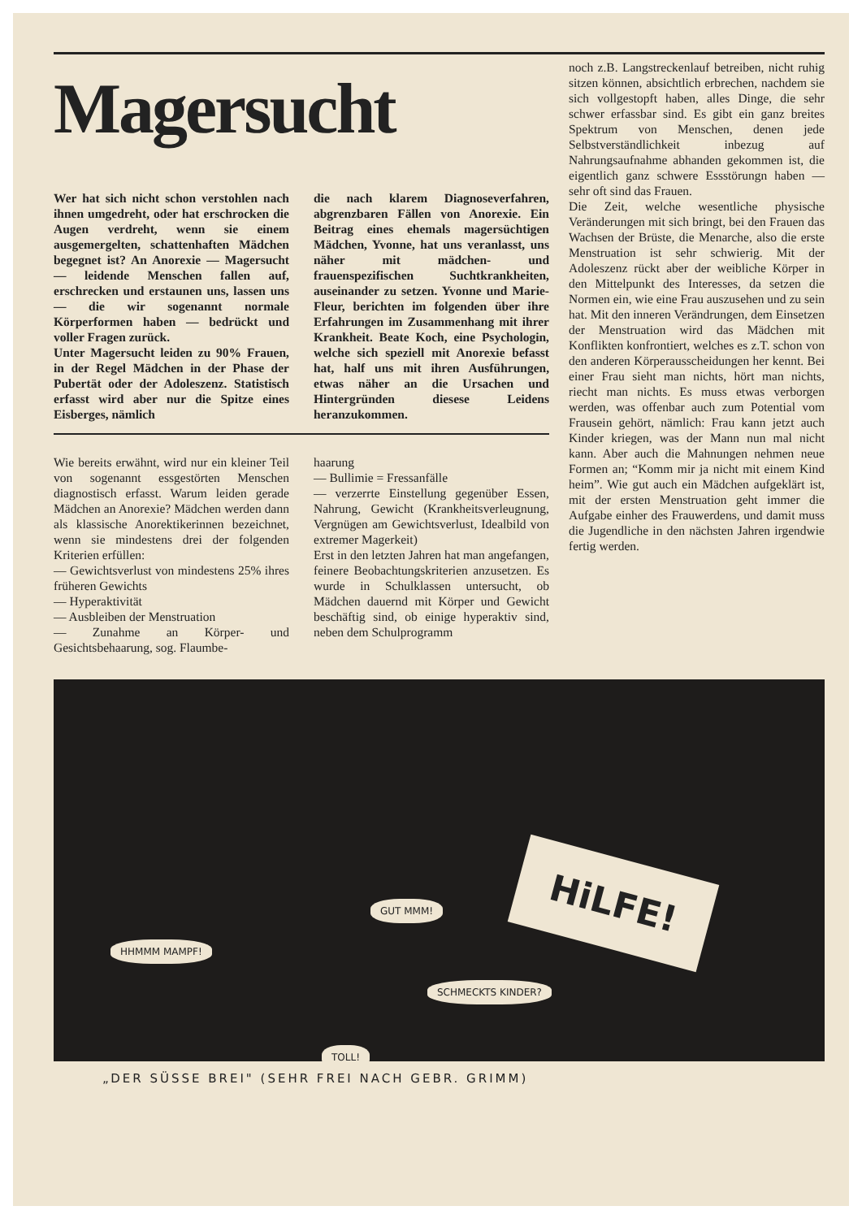Magersucht
Wer hat sich nicht schon verstohlen nach ihnen umgedreht, oder hat erschrocken die Augen verdreht, wenn sie einem ausgemergelten, schattenhaften Mädchen begegnet ist? An Anorexie — Magersucht — leidende Menschen fallen auf, erschrecken und erstaunen uns, lassen uns — die wir sogenannt normale Körperformen haben — bedrückt und voller Fragen zurück.
Unter Magersucht leiden zu 90% Frauen, in der Regel Mädchen in der Phase der Pubertät oder der Adoleszenz. Statistisch erfasst wird aber nur die Spitze eines Eisberges, nämlich
die nach klarem Diagnoseverfahren, abgrenzbaren Fällen von Anorexie. Ein Beitrag eines ehemals magersüchtigen Mädchen, Yvonne, hat uns veranlasst, uns näher mit mädchen- und frauenspezifischen Suchtkrankheiten, auseinander zu setzen. Yvonne und Marie-Fleur, berichten im folgenden über ihre Erfahrungen im Zusammenhang mit ihrer Krankheit. Beate Koch, eine Psychologin, welche sich speziell mit Anorexie befasst hat, half uns mit ihren Ausführungen, etwas näher an die Ursachen und Hintergründen diesese Leidens heranzukommen.
Wie bereits erwähnt, wird nur ein kleiner Teil von sogenannt essgestörten Menschen diagnostisch erfasst. Warum leiden gerade Mädchen an Anorexie? Mädchen werden dann als klassische Anorektikerinnen bezeichnet, wenn sie mindestens drei der folgenden Kriterien erfüllen:
— Gewichtsverlust von mindestens 25% ihres früheren Gewichts
— Hyperaktivität
— Ausbleiben der Menstruation
— Zunahme an Körper- und Gesichtsbehaarung, sog. Flaumbe-
haarung
— Bullimie = Fressanfälle
— verzerrte Einstellung gegenüber Essen, Nahrung, Gewicht (Krankheitsverleugnung, Vergnügen am Gewichtsverlust, Idealbild von extremer Magerkeit)
Erst in den letzten Jahren hat man angefangen, feinere Beobachtungskriterien anzusetzen. Es wurde in Schulklassen untersucht, ob Mädchen dauernd mit Körper und Gewicht beschäftig sind, ob einige hyperaktiv sind, neben dem Schulprogramm
noch z.B. Langstreckenlauf betreiben, nicht ruhig sitzen können, absichtlich erbrechen, nachdem sie sich vollgestopft haben, alles Dinge, die sehr schwer erfassbar sind. Es gibt ein ganz breites Spektrum von Menschen, denen jede Selbstverständlichkeit inbezug auf Nahrungsaufnahme abhanden gekommen ist, die eigentlich ganz schwere Essstörungn haben — sehr oft sind das Frauen.
Die Zeit, welche wesentliche physische Veränderungen mit sich bringt, bei den Frauen das Wachsen der Brüste, die Menarche, also die erste Menstruation ist sehr schwierig. Mit der Adoleszenz rückt aber der weibliche Körper in den Mittelpunkt des Interesses, da setzen die Normen ein, wie eine Frau auszusehen und zu sein hat. Mit den inneren Verändrungen, dem Einsetzen der Menstruation wird das Mädchen mit Konflikten konfrontiert, welches es z.T. schon von den anderen Körperausscheidungen her kennt. Bei einer Frau sieht man nichts, hört man nichts, riecht man nichts. Es muss etwas verborgen werden, was offenbar auch zum Potential vom Frausein gehört, nämlich: Frau kann jetzt auch Kinder kriegen, was der Mann nun mal nicht kann. Aber auch die Mahnungen nehmen neue Formen an; “Komm mir ja nicht mit einem Kind heim”. Wie gut auch ein Mädchen aufgeklärt ist, mit der ersten Menstruation geht immer die Aufgabe einher des Frauwerdens, und damit muss die Jugendliche in den nächsten Jahren irgendwie fertig werden.
HHMMM MAMPF!
GUT MMM!
SCHMECKTS KINDER?
TOLL!
HiLFE!
„DER SÜSSE BREI" (SEHR FREI NACH GEBR. GRIMM)